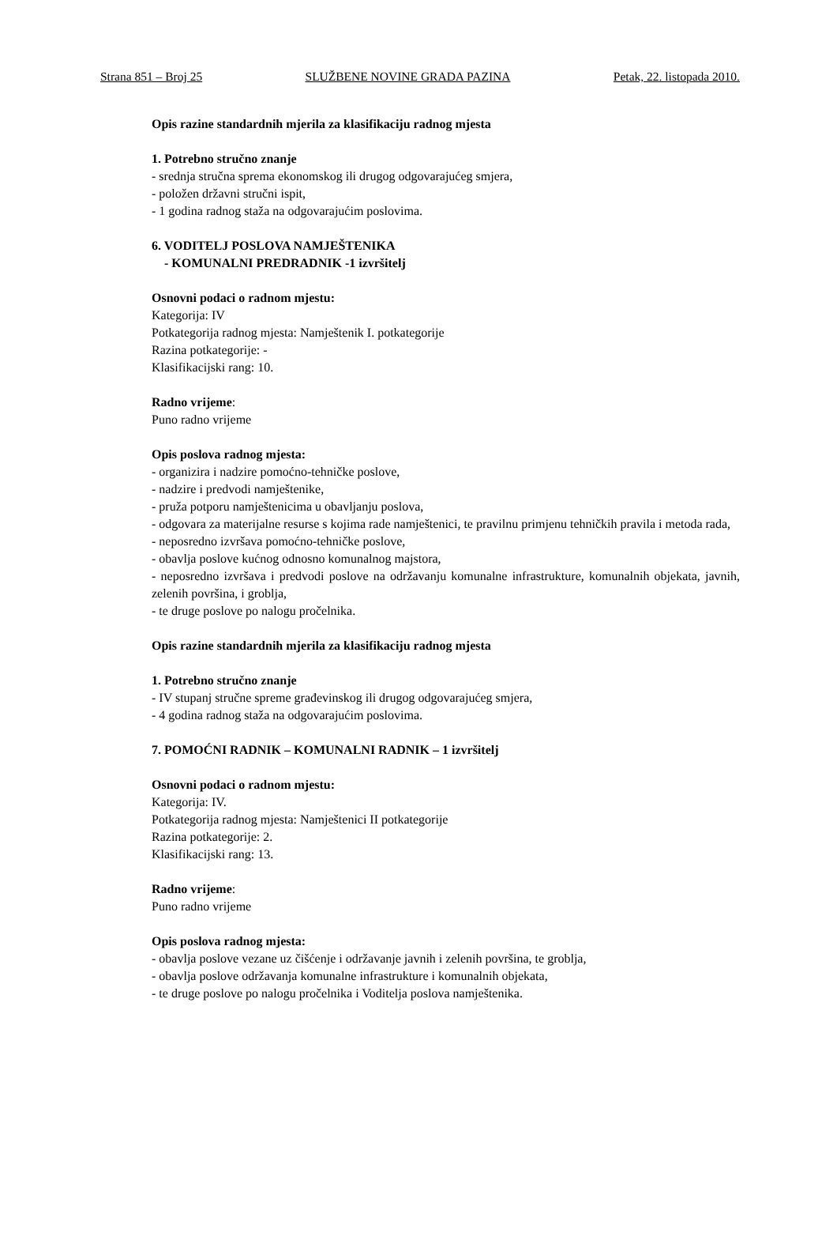Strana 851 – Broj 25 SLUŽBENE NOVINE GRADA PAZINA Petak, 22. listopada 2010.
Opis razine standardnih mjerila za klasifikaciju radnog mjesta
1. Potrebno stručno znanje
- srednja stručna sprema ekonomskog ili drugog odgovarajućeg smjera,
- položen državni stručni ispit,
- 1 godina radnog staža na odgovarajućim poslovima.
6. VODITELJ POSLOVA NAMJEŠTENIKA
- KOMUNALNI PREDRADNIK -1 izvršitelj
Osnovni podaci o radnom mjestu:
Kategorija: IV
Potkategorija radnog mjesta: Namještenik I. potkategorije
Razina potkategorije: -
Klasifikacijski rang: 10.
Radno vrijeme:
Puno radno vrijeme
Opis poslova radnog mjesta:
- organizira i nadzire pomoćno-tehničke poslove,
- nadzire i predvodi namještenike,
- pruža potporu namještenicima u obavljanju poslova,
- odgovara za materijalne resurse s kojima rade namještenici, te pravilnu primjenu tehničkih pravila i metoda rada,
- neposredno izvršava pomoćno-tehničke poslove,
- obavlja poslove kućnog odnosno komunalnog majstora,
- neposredno izvršava i predvodi poslove na održavanju komunalne infrastrukture, komunalnih objekata, javnih, zelenih površina, i groblja,
- te druge poslove po nalogu pročelnika.
Opis razine standardnih mjerila za klasifikaciju radnog mjesta
1. Potrebno stručno znanje
- IV stupanj stručne spreme građevinskog ili drugog odgovarajućeg smjera,
- 4 godina radnog staža na odgovarajućim poslovima.
7. POMOĆNI RADNIK – KOMUNALNI RADNIK – 1 izvršitelj
Osnovni podaci o radnom mjestu:
Kategorija: IV.
Potkategorija radnog mjesta: Namještenici II potkategorije
Razina potkategorije: 2.
Klasifikacijski rang: 13.
Radno vrijeme:
Puno radno vrijeme
Opis poslova radnog mjesta:
- obavlja poslove vezane uz čišćenje i održavanje javnih i zelenih površina, te groblja,
- obavlja poslove održavanja komunalne infrastrukture i komunalnih objekata,
- te druge poslove po nalogu pročelnika i Voditelja poslova namještenika.